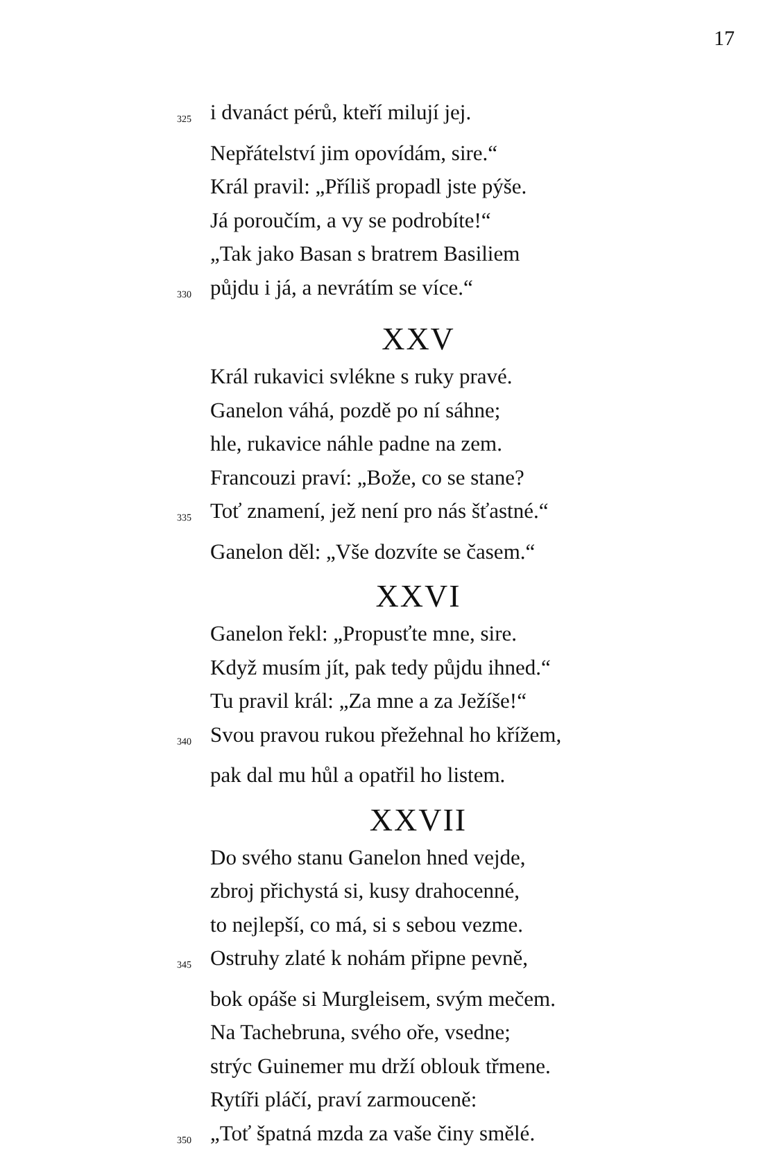17
325 i dvanáct pérů, kteří milují jej.
Nepřátelství jim opovídám, sire.“
Král pravil: „Příliš propadl jste pýše.
Já poroučím, a vy se podrobíte!“
„Tak jako Basan s bratrem Basiliem
330 půjdu i já, a nevrátím se více.“
XXV
Král rukavici svlékne s ruky pravé.
Ganelon váhá, pozdě po ní sáhne;
hle, rukavice náhle padne na zem.
Francouzi praví: „Bože, co se stane?
335 Toť znamení, jež není pro nás šťastné.“
Ganelon děl: „Vše dozvíte se časem.“
XXVI
Ganelon řekl: „Propusťte mne, sire.
Když musím jít, pak tedy půjdu ihned.“
Tu pravil král: „Za mne a za Ježíše!“
340 Svou pravou rukou přežehnal ho křížem,
pak dal mu hůl a opatřil ho listem.
XXVII
Do svého stanu Ganelon hned vejde,
zbroj přichystá si, kusy drahocenné,
to nejlepší, co má, si s sebou vezme.
345 Ostruhy zlaté k nohám připne pevně,
bok opáše si Murgleisem, svým mečem.
Na Tachebruna, svého oře, vsedne;
strýc Guinemer mu drží oblouk třmene.
Rytíři pláčí, praví zarmouceně:
350 „Toť špatná mzda za vaše činy smělé.